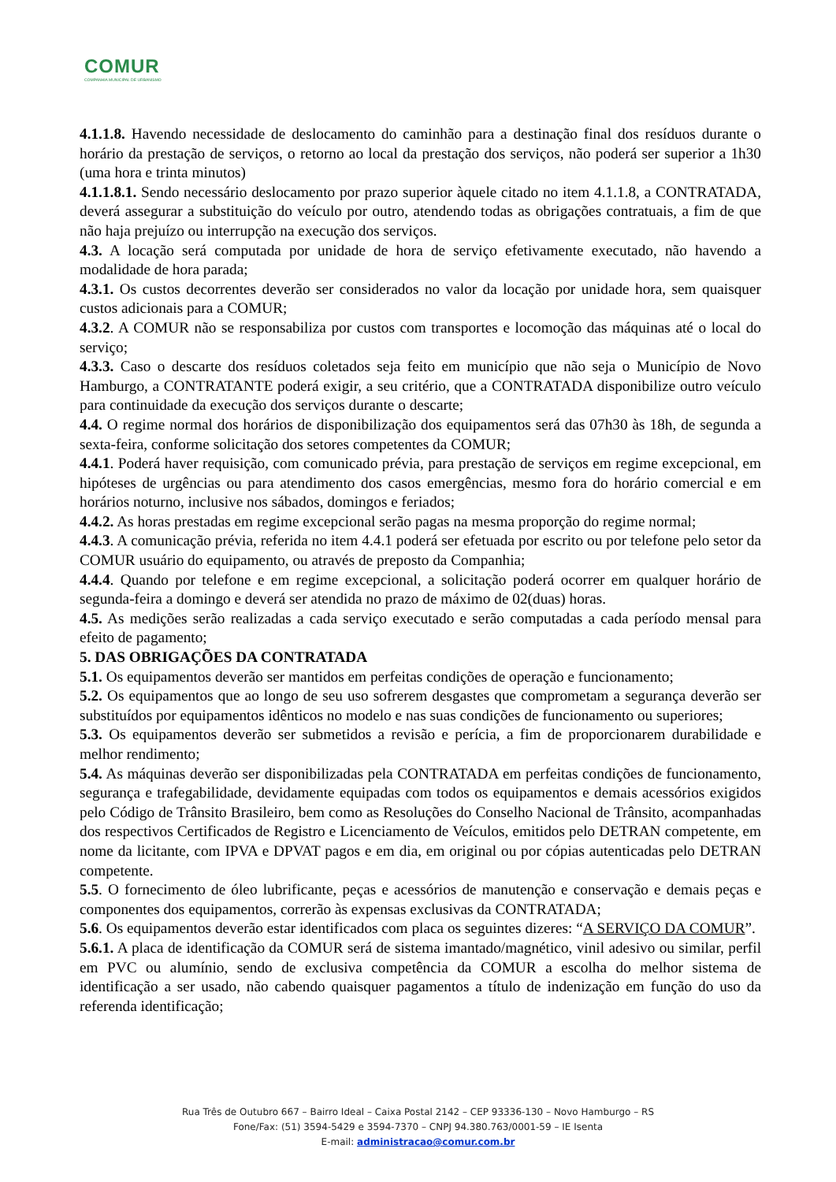COMUR
COMPANHIA MUNICIPAL DE URBANISMO
4.1.1.8. Havendo necessidade de deslocamento do caminhão para a destinação final dos resíduos durante o horário da prestação de serviços, o retorno ao local da prestação dos serviços, não poderá ser superior a 1h30 (uma hora e trinta minutos)
4.1.1.8.1. Sendo necessário deslocamento por prazo superior àquele citado no item 4.1.1.8, a CONTRATADA, deverá assegurar a substituição do veículo por outro, atendendo todas as obrigações contratuais, a fim de que não haja prejuízo ou interrupção na execução dos serviços.
4.3. A locação será computada por unidade de hora de serviço efetivamente executado, não havendo a modalidade de hora parada;
4.3.1. Os custos decorrentes deverão ser considerados no valor da locação por unidade hora, sem quaisquer custos adicionais para a COMUR;
4.3.2. A COMUR não se responsabiliza por custos com transportes e locomoção das máquinas até o local do serviço;
4.3.3. Caso o descarte dos resíduos coletados seja feito em município que não seja o Município de Novo Hamburgo, a CONTRATANTE poderá exigir, a seu critério, que a CONTRATADA disponibilize outro veículo para continuidade da execução dos serviços durante o descarte;
4.4. O regime normal dos horários de disponibilização dos equipamentos será das 07h30 às 18h, de segunda a sexta-feira, conforme solicitação dos setores competentes da COMUR;
4.4.1. Poderá haver requisição, com comunicado prévia, para prestação de serviços em regime excepcional, em hipóteses de urgências ou para atendimento dos casos emergências, mesmo fora do horário comercial e em horários noturno, inclusive nos sábados, domingos e feriados;
4.4.2. As horas prestadas em regime excepcional serão pagas na mesma proporção do regime normal;
4.4.3. A comunicação prévia, referida no item 4.4.1 poderá ser efetuada por escrito ou por telefone pelo setor da COMUR usuário do equipamento, ou através de preposto da Companhia;
4.4.4. Quando por telefone e em regime excepcional, a solicitação poderá ocorrer em qualquer horário de segunda-feira a domingo e deverá ser atendida no prazo de máximo de 02(duas) horas.
4.5. As medições serão realizadas a cada serviço executado e serão computadas a cada período mensal para efeito de pagamento;
5. DAS OBRIGAÇÕES DA CONTRATADA
5.1. Os equipamentos deverão ser mantidos em perfeitas condições de operação e funcionamento;
5.2. Os equipamentos que ao longo de seu uso sofrerem desgastes que comprometam a segurança deverão ser substituídos por equipamentos idênticos no modelo e nas suas condições de funcionamento ou superiores;
5.3. Os equipamentos deverão ser submetidos a revisão e perícia, a fim de proporcionarem durabilidade e melhor rendimento;
5.4. As máquinas deverão ser disponibilizadas pela CONTRATADA em perfeitas condições de funcionamento, segurança e trafegabilidade, devidamente equipadas com todos os equipamentos e demais acessórios exigidos pelo Código de Trânsito Brasileiro, bem como as Resoluções do Conselho Nacional de Trânsito, acompanhadas dos respectivos Certificados de Registro e Licenciamento de Veículos, emitidos pelo DETRAN competente, em nome da licitante, com IPVA e DPVAT pagos e em dia, em original ou por cópias autenticadas pelo DETRAN competente.
5.5. O fornecimento de óleo lubrificante, peças e acessórios de manutenção e conservação e demais peças e componentes dos equipamentos, correrão às expensas exclusivas da CONTRATADA;
5.6. Os equipamentos deverão estar identificados com placa os seguintes dizeres: “A SERVIÇO DA COMUR”.
5.6.1. A placa de identificação da COMUR será de sistema imantado/magnético, vinil adesivo ou similar, perfil em PVC ou alumínio, sendo de exclusiva competência da COMUR a escolha do melhor sistema de identificação a ser usado, não cabendo quaisquer pagamentos a título de indenização em função do uso da referenda identificação;
Rua Três de Outubro 667 – Bairro Ideal – Caixa Postal 2142 – CEP 93336-130 – Novo Hamburgo – RS
Fone/Fax: (51) 3594-5429 e 3594-7370 – CNPJ 94.380.763/0001-59 – IE Isenta
E-mail: administracao@comur.com.br